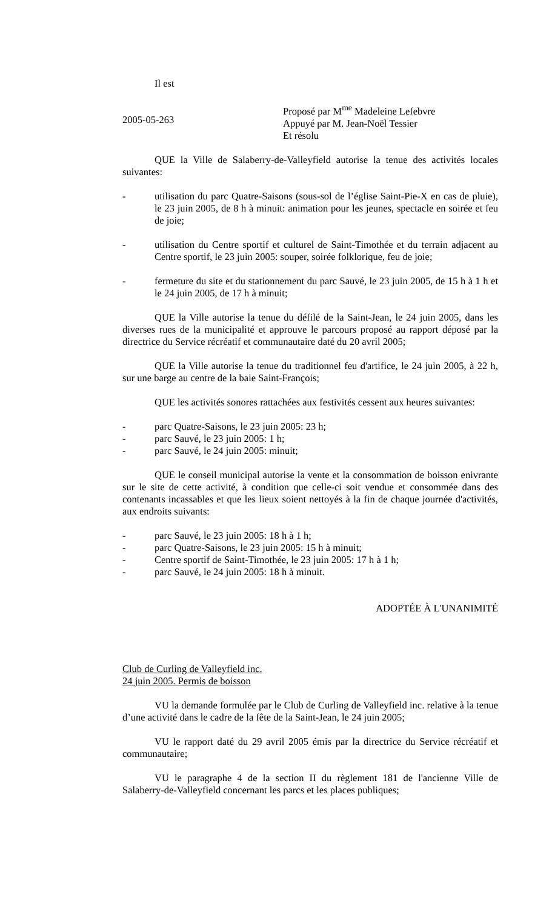Il est
2005-05-263 Proposé par M<sup>me</sup> Madeleine Lefebvre
Appuyé par M. Jean-Noël Tessier
Et résolu
QUE la Ville de Salaberry-de-Valleyfield autorise la tenue des activités locales suivantes:
- utilisation du parc Quatre-Saisons (sous-sol de l’église Saint-Pie-X en cas de pluie), le 23 juin 2005, de 8 h à minuit: animation pour les jeunes, spectacle en soirée et feu de joie;
- utilisation du Centre sportif et culturel de Saint-Timothée et du terrain adjacent au Centre sportif, le 23 juin 2005: souper, soirée folklorique, feu de joie;
- fermeture du site et du stationnement du parc Sauvé, le 23 juin 2005, de 15 h à 1 h et le 24 juin 2005, de 17 h à minuit;
QUE la Ville autorise la tenue du défilé de la Saint-Jean, le 24 juin 2005, dans les diverses rues de la municipalité et approuve le parcours proposé au rapport déposé par la directrice du Service récréatif et communautaire daté du 20 avril 2005;
QUE la Ville autorise la tenue du traditionnel feu d'artifice, le 24 juin 2005, à 22 h, sur une barge au centre de la baie Saint-François;
QUE les activités sonores rattachées aux festivités cessent aux heures suivantes:
- parc Quatre-Saisons, le 23 juin 2005: 23 h;
- parc Sauvé, le 23 juin 2005: 1 h;
- parc Sauvé, le 24 juin 2005: minuit;
QUE le conseil municipal autorise la vente et la consommation de boisson enivrante sur le site de cette activité, à condition que celle-ci soit vendue et consommée dans des contenants incassables et que les lieux soient nettoyés à la fin de chaque journée d'activités, aux endroits suivants:
- parc Sauvé, le 23 juin 2005: 18 h à 1 h;
- parc Quatre-Saisons, le 23 juin 2005: 15 h à minuit;
- Centre sportif de Saint-Timothée, le 23 juin 2005: 17 h à 1 h;
- parc Sauvé, le 24 juin 2005: 18 h à minuit.
ADOPTÉE À L'UNANIMITÉ
Club de Curling de Valleyfield inc.
24 juin 2005. Permis de boisson
VU la demande formulée par le Club de Curling de Valleyfield inc. relative à la tenue d’une activité dans le cadre de la fête de la Saint-Jean, le 24 juin 2005;
VU le rapport daté du 29 avril 2005 émis par la directrice du Service récréatif et communautaire;
VU le paragraphe 4 de la section II du règlement 181 de l'ancienne Ville de Salaberry-de-Valleyfield concernant les parcs et les places publiques;